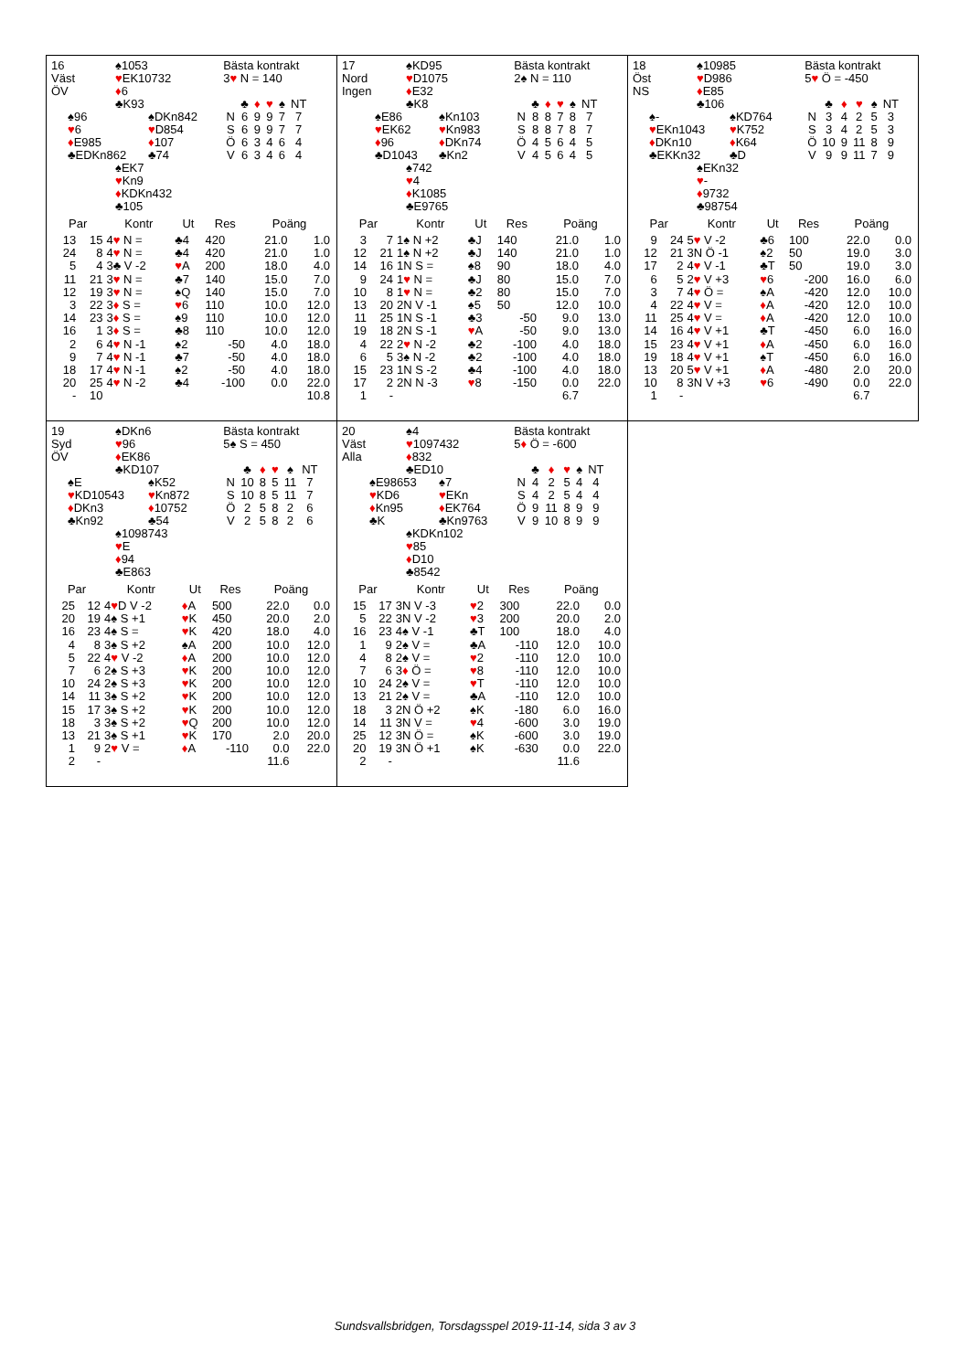16
Väst
ÖV
♠1053
♥EK10732
♦6
♣K93
♠96
♥6
♦E985
♣EDKn862
♠DKn842
♥D854
♦107
♣74
♠EK7
♥Kn9
♦KDKn432
♣105
Bästa kontrakt
3♥ N = 140
| | ♣ | ♦ | ♥ | ♠ | NT |
| --- | --- | --- | --- | --- | --- |
| N | 6 | 9 | 9 | 7 | 7 |
| S | 6 | 9 | 9 | 7 | 7 |
| Ö | 6 | 3 | 4 | 6 | 4 |
| V | 6 | 3 | 4 | 6 | 4 |
| Par | | Kontr | Ut | Res | Poäng | |
| --- | --- | --- | --- | --- | --- | --- |
| 13 | 15 | 4 ♥ N = | ♣4 | 420 | 21.0 | 1.0 |
| 24 | 8 | 4 ♥ N = | ♣4 | 420 | 21.0 | 1.0 |
| 5 | 4 | 3♣ V -2 | ♥ A | 200 | 18.0 | 4.0 |
| 11 | 21 | 3 ♥ N = | ♣7 | 140 | 15.0 | 7.0 |
| 12 | 19 | 3 ♥ N = | ♠Q | 140 | 15.0 | 7.0 |
| 3 | 22 | 3 ♦ S = | ♥ 6 | 110 | 10.0 | 12.0 |
| 14 | 23 | 3 ♦ S = | ♠9 | 110 | 10.0 | 12.0 |
| 16 | 1 | 3 ♦ S = | ♣8 | 110 | 10.0 | 12.0 |
| 2 | 6 | 4 ♥ N -1 | ♠2 | -50 | 4.0 | 18.0 |
| 9 | 7 | 4 ♥ N -1 | ♣7 | -50 | 4.0 | 18.0 |
| 18 | 17 | 4 ♥ N -1 | ♠2 | -50 | 4.0 | 18.0 |
| 20 | 25 | 4 ♥ N -2 | ♣4 | -100 | 0.0 | 22.0 |
| - | 10 | | | | | 10.8 |
17
Nord
Ingen
♠KD95
♥D1075
♦E32
♣K8
♠E86
♥EK62
♦96
♣D1043
♠Kn103
♥Kn983
♦DKn74
♣Kn2
♠742
♥4
♦K1085
♣E9765
Bästa kontrakt
2♠ N = 110
| | ♣ | ♦ | ♥ | ♠ | NT |
| --- | --- | --- | --- | --- | --- |
| N | 8 | 8 | 7 | 8 | 7 |
| S | 8 | 8 | 7 | 8 | 7 |
| Ö | 4 | 5 | 6 | 4 | 5 |
| V | 4 | 5 | 6 | 4 | 5 |
| Par | | Kontr | Ut | Res | Poäng | |
| --- | --- | --- | --- | --- | --- | --- |
| 3 | 7 | 1♠ N +2 | ♣J | 140 | 21.0 | 1.0 |
| 12 | 21 | 1♠ N +2 | ♣J | 140 | 21.0 | 1.0 |
| 14 | 16 | 1N S = | ♠8 | 90 | 18.0 | 4.0 |
| 9 | 24 | 1 ♥ N = | ♣J | 80 | 15.0 | 7.0 |
| 10 | 8 | 1 ♥ N = | ♣2 | 80 | 15.0 | 7.0 |
| 13 | 20 | 2N V -1 | ♠5 | 50 | 12.0 | 10.0 |
| 11 | 25 | 1N S -1 | ♣3 | -50 | 9.0 | 13.0 |
| 19 | 18 | 2N S -1 | ♥ A | -50 | 9.0 | 13.0 |
| 4 | 22 | 2 ♥ N -2 | ♣2 | -100 | 4.0 | 18.0 |
| 6 | 5 | 3♠ N -2 | ♣2 | -100 | 4.0 | 18.0 |
| 15 | 23 | 1N S -2 | ♣4 | -100 | 4.0 | 18.0 |
| 17 | 2 | 2N N -3 | ♥ 8 | -150 | 0.0 | 22.0 |
| 1 | - | | | | 6.7 | |
18
Öst
NS
♠10985
♥D986
♦E85
♣106
♠-
♥EKn1043
♦DKn10
♣EKKn32
♠KD764
♥K752
♦K64
♣D
♠EKn32
♥-
♦9732
♣98754
Bästa kontrakt
5♥ Ö = -450
| | ♣ | ♦ | ♥ | ♠ | NT |
| --- | --- | --- | --- | --- | --- |
| N | 3 | 4 | 2 | 5 | 3 |
| S | 3 | 4 | 2 | 5 | 3 |
| Ö | 10 | 9 | 11 | 8 | 9 |
| V | 9 | 9 | 11 | 7 | 9 |
| Par | | Kontr | Ut | Res | Poäng | |
| --- | --- | --- | --- | --- | --- | --- |
| 9 | 24 | 5 ♥ V -2 | ♣6 | 100 | 22.0 | 0.0 |
| 12 | 21 | 3N Ö -1 | ♠2 | 50 | 19.0 | 3.0 |
| 17 | 2 | 4 ♥ V -1 | ♣T | 50 | 19.0 | 3.0 |
| 6 | 5 | 2 ♥ V +3 | ♥ 6 | -200 | 16.0 | 6.0 |
| 3 | 7 | 4 ♥ Ö = | ♠A | -420 | 12.0 | 10.0 |
| 4 | 22 | 4 ♥ V = | ♦ A | -420 | 12.0 | 10.0 |
| 11 | 25 | 4 ♥ V = | ♦ A | -420 | 12.0 | 10.0 |
| 14 | 16 | 4 ♥ V +1 | ♣T | -450 | 6.0 | 16.0 |
| 15 | 23 | 4 ♥ V +1 | ♦ A | -450 | 6.0 | 16.0 |
| 19 | 18 | 4 ♥ V +1 | ♠T | -450 | 6.0 | 16.0 |
| 13 | 20 | 5 ♥ V +1 | ♦ A | -480 | 2.0 | 20.0 |
| 10 | 8 | 3N V +3 | ♥ 6 | -490 | 0.0 | 22.0 |
| 1 | - | | | | 6.7 | |
19
Syd
ÖV
♠DKn6
♥96
♦EK86
♣KD107
♠E
♥KD10543
♦DKn3
♣Kn92
♠K52
♥Kn872
♦10752
♣54
♠1098743
♥E
♦94
♣E863
Bästa kontrakt
5♠ S = 450
| | ♣ | ♦ | ♥ | ♠ | NT |
| --- | --- | --- | --- | --- | --- |
| N | 10 | 8 | 5 | 11 | 7 |
| S | 10 | 8 | 5 | 11 | 7 |
| Ö | 2 | 5 | 8 | 2 | 6 |
| V | 2 | 5 | 8 | 2 | 6 |
| Par | | Kontr | Ut | Res | Poäng | |
| --- | --- | --- | --- | --- | --- | --- |
| 25 | 12 | 4 ♥ D V -2 | ♦ A | 500 | 22.0 | 0.0 |
| 20 | 19 | 4♠ S +1 | ♥ K | 450 | 20.0 | 2.0 |
| 16 | 23 | 4♠ S = | ♥ K | 420 | 18.0 | 4.0 |
| 4 | 8 | 3♠ S +2 | ♠A | 200 | 10.0 | 12.0 |
| 5 | 22 | 4 ♥ V -2 | ♦ A | 200 | 10.0 | 12.0 |
| 7 | 6 | 2♠ S +3 | ♥ K | 200 | 10.0 | 12.0 |
| 10 | 24 | 2♠ S +3 | ♥ K | 200 | 10.0 | 12.0 |
| 14 | 11 | 3♠ S +2 | ♥ K | 200 | 10.0 | 12.0 |
| 15 | 17 | 3♠ S +2 | ♥ K | 200 | 10.0 | 12.0 |
| 18 | 3 | 3♠ S +2 | ♥ Q | 200 | 10.0 | 12.0 |
| 13 | 21 | 3♠ S +1 | ♥ K | 170 | 2.0 | 20.0 |
| 1 | 9 | 2 ♥ V = | ♦ A | -110 | 0.0 | 22.0 |
| 2 | - | | | | 11.6 | |
20
Väst
Alla
♠4
♥1097432
♦832
♣ED10
♠E98653
♥KD6
♦Kn95
♣K
♠7
♥EKn
♦EK764
♣Kn9763
♠KDKn102
♥85
♦D10
♣8542
Bästa kontrakt
5♦ Ö = -600
| | ♣ | ♦ | ♥ | ♠ | NT |
| --- | --- | --- | --- | --- | --- |
| N | 4 | 2 | 5 | 4 | 4 |
| S | 4 | 2 | 5 | 4 | 4 |
| Ö | 9 | 11 | 8 | 9 | 9 |
| V | 9 | 10 | 8 | 9 | 9 |
| Par | | Kontr | Ut | Res | Poäng | |
| --- | --- | --- | --- | --- | --- | --- |
| 15 | 17 | 3N V -3 | ♥ 2 | 300 | 22.0 | 0.0 |
| 5 | 22 | 3N V -2 | ♥ 3 | 200 | 20.0 | 2.0 |
| 16 | 23 | 4♠ V -1 | ♣T | 100 | 18.0 | 4.0 |
| 1 | 9 | 2♠ V = | ♣A | -110 | 12.0 | 10.0 |
| 4 | 8 | 2♠ V = | ♥ 2 | -110 | 12.0 | 10.0 |
| 7 | 6 | 3 ♦ Ö = | ♥ 8 | -110 | 12.0 | 10.0 |
| 10 | 24 | 2♠ V = | ♥ T | -110 | 12.0 | 10.0 |
| 13 | 21 | 2♠ V = | ♣A | -110 | 12.0 | 10.0 |
| 18 | 3 | 2N Ö +2 | ♠K | -180 | 6.0 | 16.0 |
| 14 | 11 | 3N V = | ♥ 4 | -600 | 3.0 | 19.0 |
| 25 | 12 | 3N Ö = | ♠K | -600 | 3.0 | 19.0 |
| 20 | 19 | 3N Ö +1 | ♠K | -630 | 0.0 | 22.0 |
| 2 | - | | | | 11.6 | |
Sundsvallsbridgen, Torsdagsspel 2019-11-14, sida 3 av 3